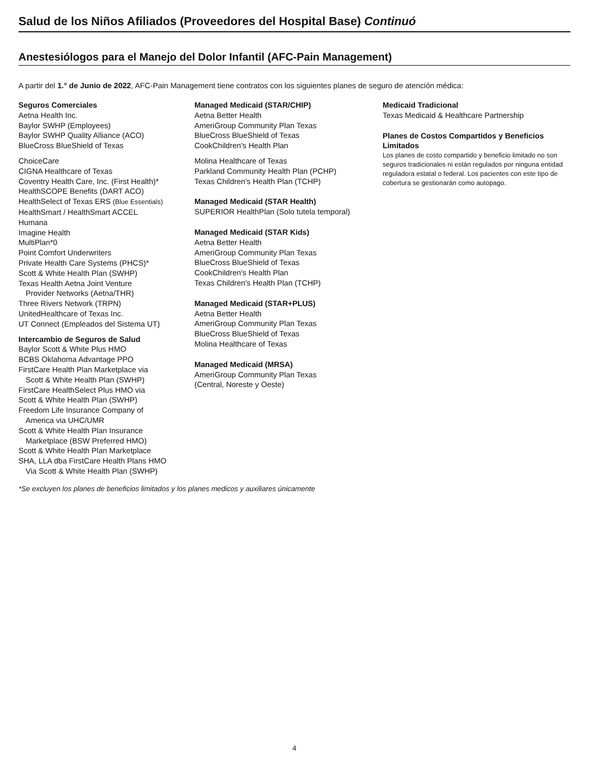Salud de los Niños Afiliados (Proveedores del Hospital Base) Continuó
Anestesiólogos para el Manejo del Dolor Infantil (AFC-Pain Management)
A partir del 1.° de Junio de 2022, AFC-Pain Management tiene contratos con los siguientes planes de seguro de atención médica:
Seguros Comerciales
Aetna Health Inc.
Baylor SWHP (Employees)
Baylor SWHP Quality Alliance (ACO)
BlueCross BlueShield of Texas
ChoiceCare
CIGNA Healthcare of Texas
Coventry Health Care, Inc. (First Health)*
HealthSCOPE Benefits (DART ACO)
HealthSelect of Texas ERS (Blue Essentials)
HealthSmart / HealthSmart ACCEL
Humana
Imagine Health
MultiPlan*0
Point Comfort Underwriters
Private Health Care Systems (PHCS)*
Scott & White Health Plan (SWHP)
Texas Health Aetna Joint Venture
Provider Networks (Aetna/THR)
Three Rivers Network (TRPN)
UnitedHealthcare of Texas Inc.
UT Connect (Empleados del Sistema UT)
Intercambio de Seguros de Salud
Baylor Scott & White Plus HMO
BCBS Oklahoma Advantage PPO
FirstCare Health Plan Marketplace via
Scott & White Health Plan (SWHP)
FirstCare HealthSelect Plus HMO via
Scott & White Health Plan (SWHP)
Freedom Life Insurance Company of
America via UHC/UMR
Scott & White Health Plan Insurance
Marketplace (BSW Preferred HMO)
Scott & White Health Plan Marketplace
SHA, LLA dba FirstCare Health Plans HMO
Via Scott & White Health Plan (SWHP)
Managed Medicaid (STAR/CHIP)
Aetna Better Health
AmeriGroup Community Plan Texas
BlueCross BlueShield of Texas
CookChildren's Health Plan
Molina Healthcare of Texas
Parkland Community Health Plan (PCHP)
Texas Children's Health Plan (TCHP)
Managed Medicaid (STAR Health)
SUPERIOR HealthPlan (Solo tutela temporal)
Managed Medicaid (STAR Kids)
Aetna Better Health
AmeriGroup Community Plan Texas
BlueCross BlueShield of Texas
CookChildren's Health Plan
Texas Children's Health Plan (TCHP)
Managed Medicaid (STAR+PLUS)
Aetna Better Health
AmeriGroup Community Plan Texas
BlueCross BlueShield of Texas
Molina Healthcare of Texas
Managed Medicaid (MRSA)
AmeriGroup Community Plan Texas
(Central, Noreste y Oeste)
Medicaid Tradicional
Texas Medicaid & Healthcare Partnership
Planes de Costos Compartidos y Beneficios Limitados
Los planes de costo compartido y beneficio limitado no son seguros tradicionales ni están regulados por ninguna entidad reguladora estatal o federal. Los pacientes con este tipo de cobertura se gestionarán como autopago.
*Se excluyen los planes de beneficios limitados y los planes medicos y auxiliares únicamente
4